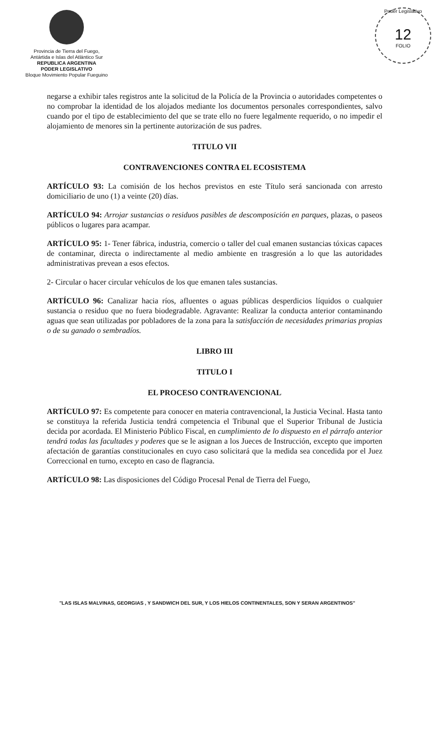Provincia de Tierra del Fuego,
Antártida e Islas del Atlántico Sur
REPUBLICA ARGENTINA
PODER LEGISLATIVO
Bloque Movimiento Popular Fueguino
Poder Legislativo
12
FOLIO
negarse a exhibir tales registros ante la solicitud de la Policía de la Provincia o autoridades competentes o no comprobar la identidad de los alojados mediante los documentos personales correspondientes, salvo cuando por el tipo de establecimiento del que se trate ello no fuere legalmente requerido, o no impedir el alojamiento de menores sin la pertinente autorización de sus padres.
TITULO VII
CONTRAVENCIONES CONTRA EL ECOSISTEMA
ARTÍCULO 93: La comisión de los hechos previstos en este Título será sancionada con arresto domiciliario de uno (1) a veinte (20) días.
ARTÍCULO 94: Arrojar sustancias o residuos pasibles de descomposición en parques, plazas, o paseos públicos o lugares para acampar.
ARTÍCULO 95: 1- Tener fábrica, industria, comercio o taller del cual emanen sustancias tóxicas capaces de contaminar, directa o indirectamente al medio ambiente en trasgresión a lo que las autoridades administrativas prevean a esos efectos.
2- Circular o hacer circular vehículos de los que emanen tales sustancias.
ARTÍCULO 96: Canalizar hacia ríos, afluentes o aguas públicas desperdicios líquidos o cualquier sustancia o residuo que no fuera biodegradable. Agravante: Realizar la conducta anterior contaminando aguas que sean utilizadas por pobladores de la zona para la satisfacción de necesidades primarias propias o de su ganado o sembradíos.
LIBRO III
TITULO I
EL PROCESO CONTRAVENCIONAL
ARTÍCULO 97: Es competente para conocer en materia contravencional, la Justicia Vecinal. Hasta tanto se constituya la referida Justicia tendrá competencia el Tribunal que el Superior Tribunal de Justicia decida por acordada. El Ministerio Público Fiscal, en cumplimiento de lo dispuesto en el párrafo anterior tendrá todas las facultades y poderes que se le asignan a los Jueces de Instrucción, excepto que importen afectación de garantías constitucionales en cuyo caso solicitará que la medida sea concedida por el Juez Correccional en turno, excepto en caso de flagrancia.
ARTÍCULO 98: Las disposiciones del Código Procesal Penal de Tierra del Fuego,
"LAS ISLAS MALVINAS, GEORGIAS , Y SANDWICH DEL SUR, Y LOS HIELOS CONTINENTALES, SON Y SERAN ARGENTINOS"